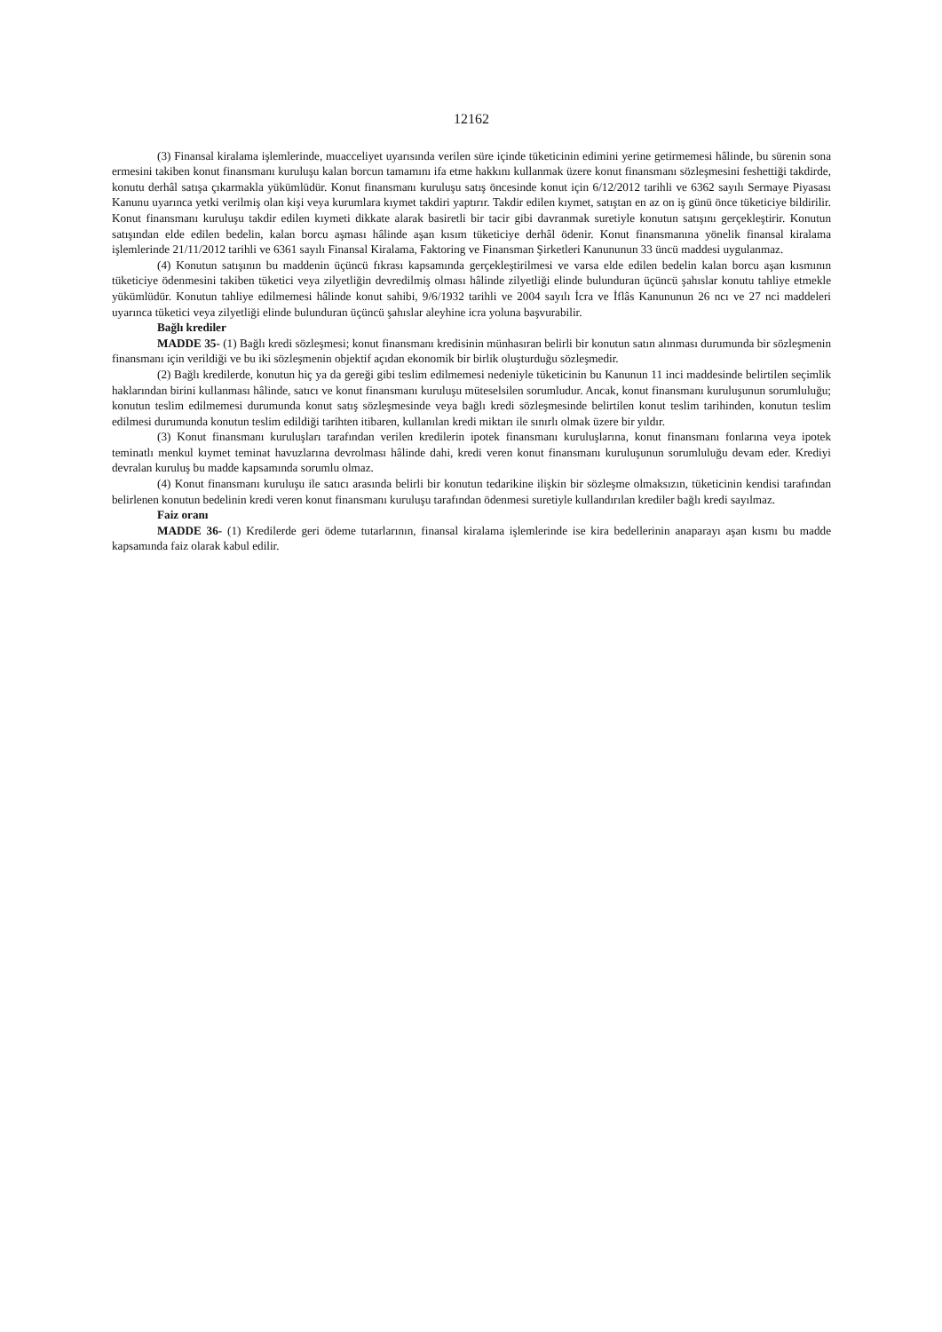12162
(3) Finansal kiralama işlemlerinde, muacceliyet uyarısında verilen süre içinde tüketicinin edimini yerine getirmemesi hâlinde, bu sürenin sona ermesini takiben konut finansmanı kuruluşu kalan borcun tamamını ifa etme hakkını kullanmak üzere konut finansmanı sözleşmesini feshettiği takdirde, konutu derhâl satışa çıkarmakla yükümlüdür. Konut finansmanı kuruluşu satış öncesinde konut için 6/12/2012 tarihli ve 6362 sayılı Sermaye Piyasası Kanunu uyarınca yetki verilmiş olan kişi veya kurumlara kıymet takdiri yaptırır. Takdir edilen kıymet, satıştan en az on iş günü önce tüketiciye bildirilir. Konut finansmanı kuruluşu takdir edilen kıymeti dikkate alarak basiretli bir tacir gibi davranmak suretiyle konutun satışını gerçekleştirir. Konutun satışından elde edilen bedelin, kalan borcu aşması hâlinde aşan kısım tüketiciye derhâl ödenir. Konut finansmanına yönelik finansal kiralama işlemlerinde 21/11/2012 tarihli ve 6361 sayılı Finansal Kiralama, Faktoring ve Finansman Şirketleri Kanununun 33 üncü maddesi uygulanmaz.
(4) Konutun satışının bu maddenin üçüncü fıkrası kapsamında gerçekleştirilmesi ve varsa elde edilen bedelin kalan borcu aşan kısmının tüketiciye ödenmesini takiben tüketici veya zilyetliğin devredilmiş olması hâlinde zilyetliği elinde bulunduran üçüncü şahıslar konutu tahliye etmekle yükümlüdür. Konutun tahliye edilmemesi hâlinde konut sahibi, 9/6/1932 tarihli ve 2004 sayılı İcra ve İflâs Kanununun 26 ncı ve 27 nci maddeleri uyarınca tüketici veya zilyetliği elinde bulunduran üçüncü şahıslar aleyhine icra yoluna başvurabilir.
Bağlı krediler
MADDE 35- (1) Bağlı kredi sözleşmesi; konut finansmanı kredisinin münhasıran belirli bir konutun satın alınması durumunda bir sözleşmenin finansmanı için verildiği ve bu iki sözleşmenin objektif açıdan ekonomik bir birlik oluşturduğu sözleşmedir.
(2) Bağlı kredilerde, konutun hiç ya da gereği gibi teslim edilmemesi nedeniyle tüketicinin bu Kanunun 11 inci maddesinde belirtilen seçimlik haklarından birini kullanması hâlinde, satıcı ve konut finansmanı kuruluşu müteselsilen sorumludur. Ancak, konut finansmanı kuruluşunun sorumluluğu; konutun teslim edilmemesi durumunda konut satış sözleşmesinde veya bağlı kredi sözleşmesinde belirtilen konut teslim tarihinden, konutun teslim edilmesi durumunda konutun teslim edildiği tarihten itibaren, kullanılan kredi miktarı ile sınırlı olmak üzere bir yıldır.
(3) Konut finansmanı kuruluşları tarafından verilen kredilerin ipotek finansmanı kuruluşlarına, konut finansmanı fonlarına veya ipotek teminatlı menkul kıymet teminat havuzlarına devrolması hâlinde dahi, kredi veren konut finansmanı kuruluşunun sorumluluğu devam eder. Krediyi devralan kuruluş bu madde kapsamında sorumlu olmaz.
(4) Konut finansmanı kuruluşu ile satıcı arasında belirli bir konutun tedarikine ilişkin bir sözleşme olmaksızın, tüketicinin kendisi tarafından belirlenen konutun bedelinin kredi veren konut finansmanı kuruluşu tarafından ödenmesi suretiyle kullandırılan krediler bağlı kredi sayılmaz.
Faiz oranı
MADDE 36- (1) Kredilerde geri ödeme tutarlarının, finansal kiralama işlemlerinde ise kira bedellerinin anaparayı aşan kısmı bu madde kapsamında faiz olarak kabul edilir.